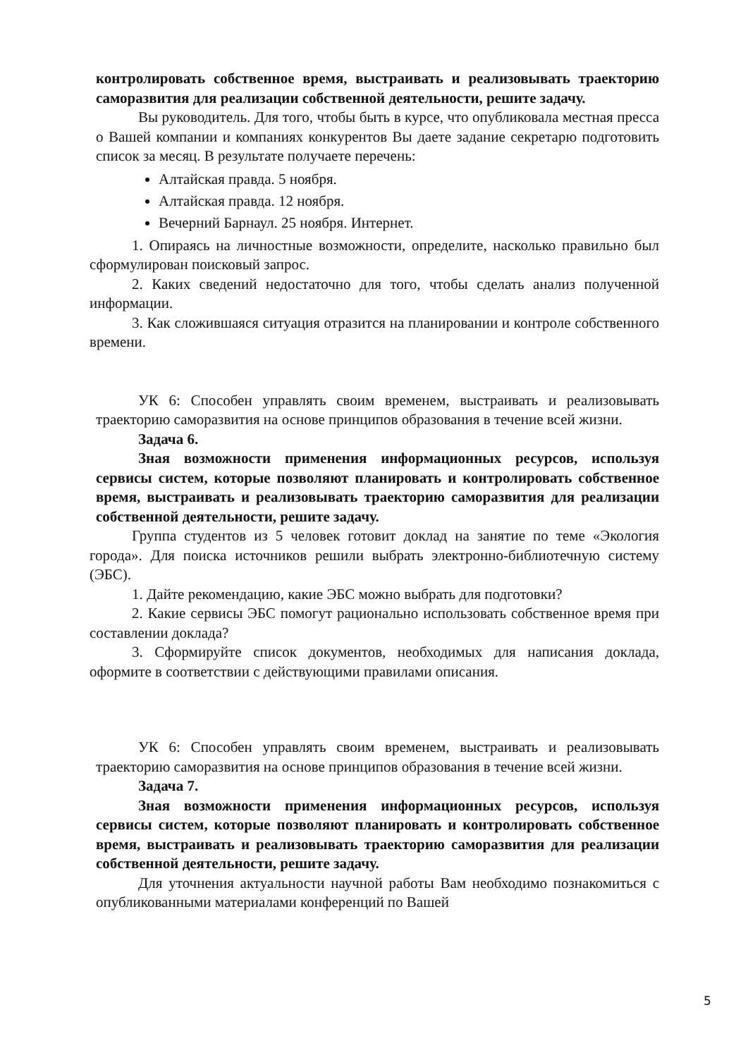контролировать собственное время, выстраивать и реализовывать траекторию саморазвития для реализации собственной деятельности, решите задачу.
Вы руководитель. Для того, чтобы быть в курсе, что опубликовала местная пресса о Вашей компании и компаниях конкурентов Вы даете задание секретарю подготовить список за месяц. В результате получаете перечень:
Алтайская правда. 5 ноября.
Алтайская правда. 12 ноября.
Вечерний Барнаул. 25 ноября. Интернет.
1. Опираясь на личностные возможности, определите, насколько правильно был сформулирован поисковый запрос.
2. Каких сведений недостаточно для того, чтобы сделать анализ полученной информации.
3. Как сложившаяся ситуация отразится на планировании и контроле собственного времени.
УК 6: Способен управлять своим временем, выстраивать и реализовывать траекторию саморазвития на основе принципов образования в течение всей жизни.
Задача 6.
Зная возможности применения информационных ресурсов, используя сервисы систем, которые позволяют планировать и контролировать собственное время, выстраивать и реализовывать траекторию саморазвития для реализации собственной деятельности, решите задачу.
Группа студентов из 5 человек готовит доклад на занятие по теме «Экология города». Для поиска источников решили выбрать электронно-библиотечную систему (ЭБС).
1. Дайте рекомендацию, какие ЭБС можно выбрать для подготовки?
2. Какие сервисы ЭБС помогут рационально использовать собственное время при составлении доклада?
3. Сформируйте список документов, необходимых для написания доклада, оформите в соответствии с действующими правилами описания.
УК 6: Способен управлять своим временем, выстраивать и реализовывать траекторию саморазвития на основе принципов образования в течение всей жизни.
Задача 7.
Зная возможности применения информационных ресурсов, используя сервисы систем, которые позволяют планировать и контролировать собственное время, выстраивать и реализовывать траекторию саморазвития для реализации собственной деятельности, решите задачу.
Для уточнения актуальности научной работы Вам необходимо познакомиться с опубликованными материалами конференций по Вашей
5